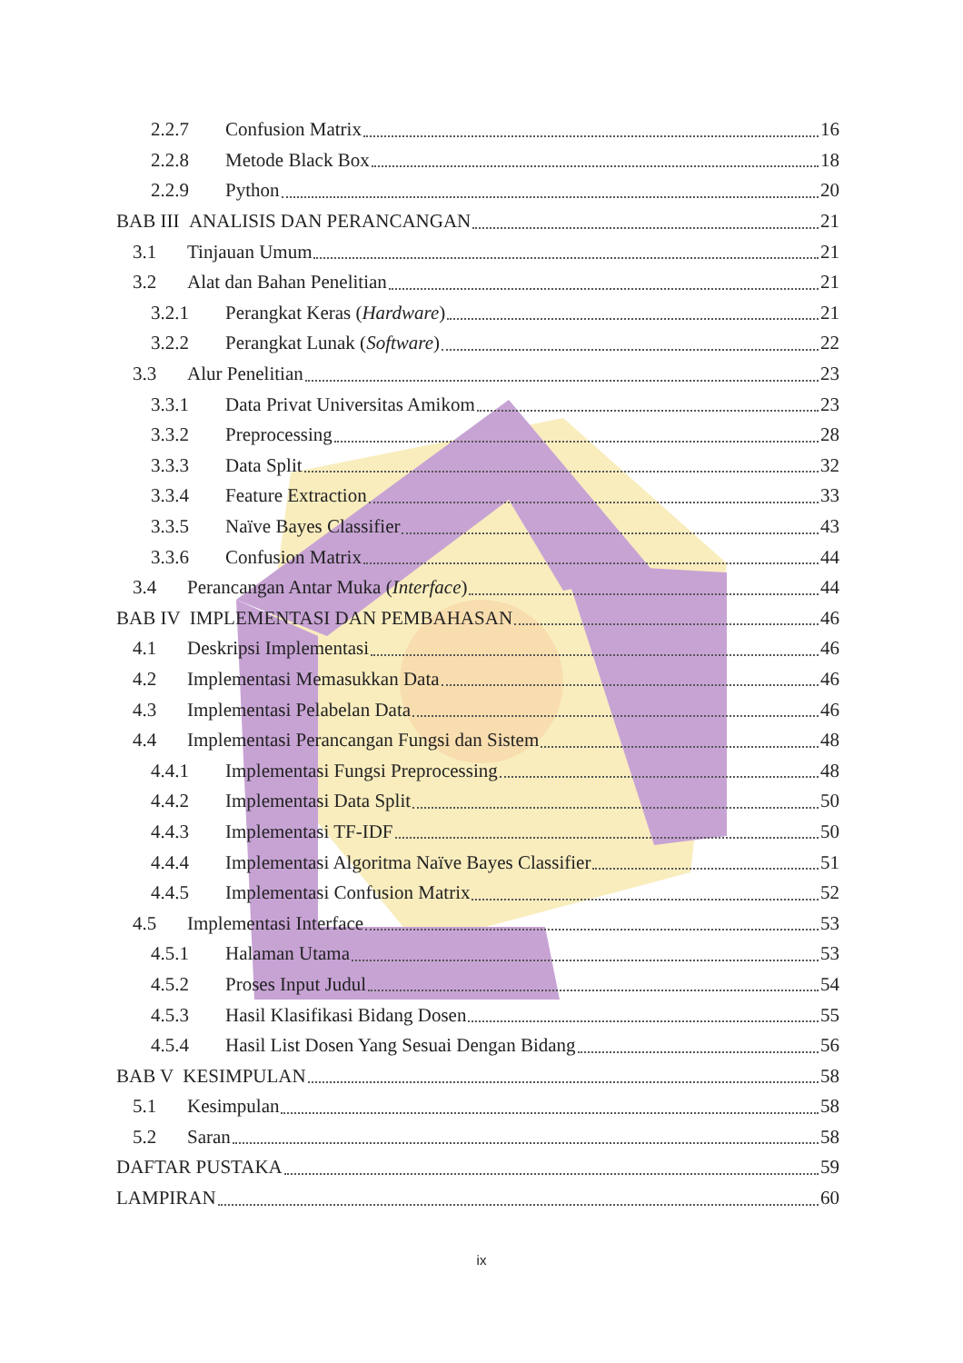2.2.7 Confusion Matrix 16
2.2.8 Metode Black Box 18
2.2.9 Python 20
BAB III ANALISIS DAN PERANCANGAN 21
3.1 Tinjauan Umum 21
3.2 Alat dan Bahan Penelitian 21
3.2.1 Perangkat Keras (Hardware) 21
3.2.2 Perangkat Lunak (Software) 22
3.3 Alur Penelitian 23
3.3.1 Data Privat Universitas Amikom 23
3.3.2 Preprocessing 28
3.3.3 Data Split 32
3.3.4 Feature Extraction 33
3.3.5 Naïve Bayes Classifier 43
3.3.6 Confusion Matrix 44
3.4 Perancangan Antar Muka (Interface) 44
BAB IV IMPLEMENTASI DAN PEMBAHASAN 46
4.1 Deskripsi Implementasi 46
4.2 Implementasi Memasukkan Data 46
4.3 Implementasi Pelabelan Data 46
4.4 Implementasi Perancangan Fungsi dan Sistem 48
4.4.1 Implementasi Fungsi Preprocessing 48
4.4.2 Implementasi Data Split 50
4.4.3 Implementasi TF-IDF 50
4.4.4 Implementasi Algoritma Naïve Bayes Classifier 51
4.4.5 Implementasi Confusion Matrix 52
4.5 Implementasi Interface 53
4.5.1 Halaman Utama 53
4.5.2 Proses Input Judul 54
4.5.3 Hasil Klasifikasi Bidang Dosen 55
4.5.4 Hasil List Dosen Yang Sesuai Dengan Bidang 56
BAB V KESIMPULAN 58
5.1 Kesimpulan 58
5.2 Saran 58
DAFTAR PUSTAKA 59
LAMPIRAN 60
ix